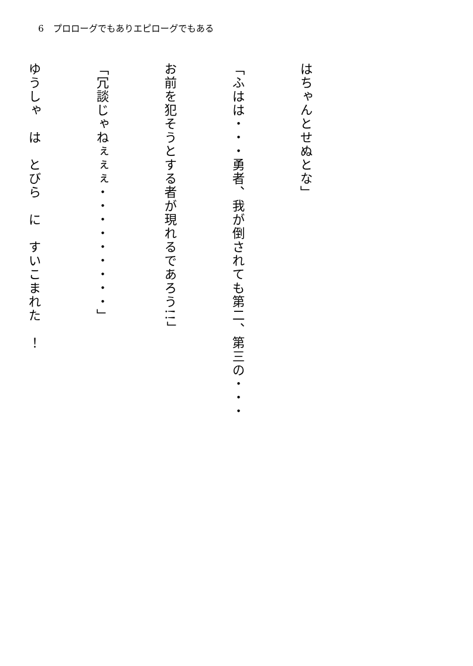6　プロローグでもありエピローグでもある
はちゃんとせぬとな」
「ふはは・・・勇者、我が倒されても第二、第三の・・・
お前を犯そうとする者が現れるであろう!!」
「冗談じゃねぇぇぇ・・・・・・・・・」
ゆうしゃ　は　とびら　に　すいこまれた　！